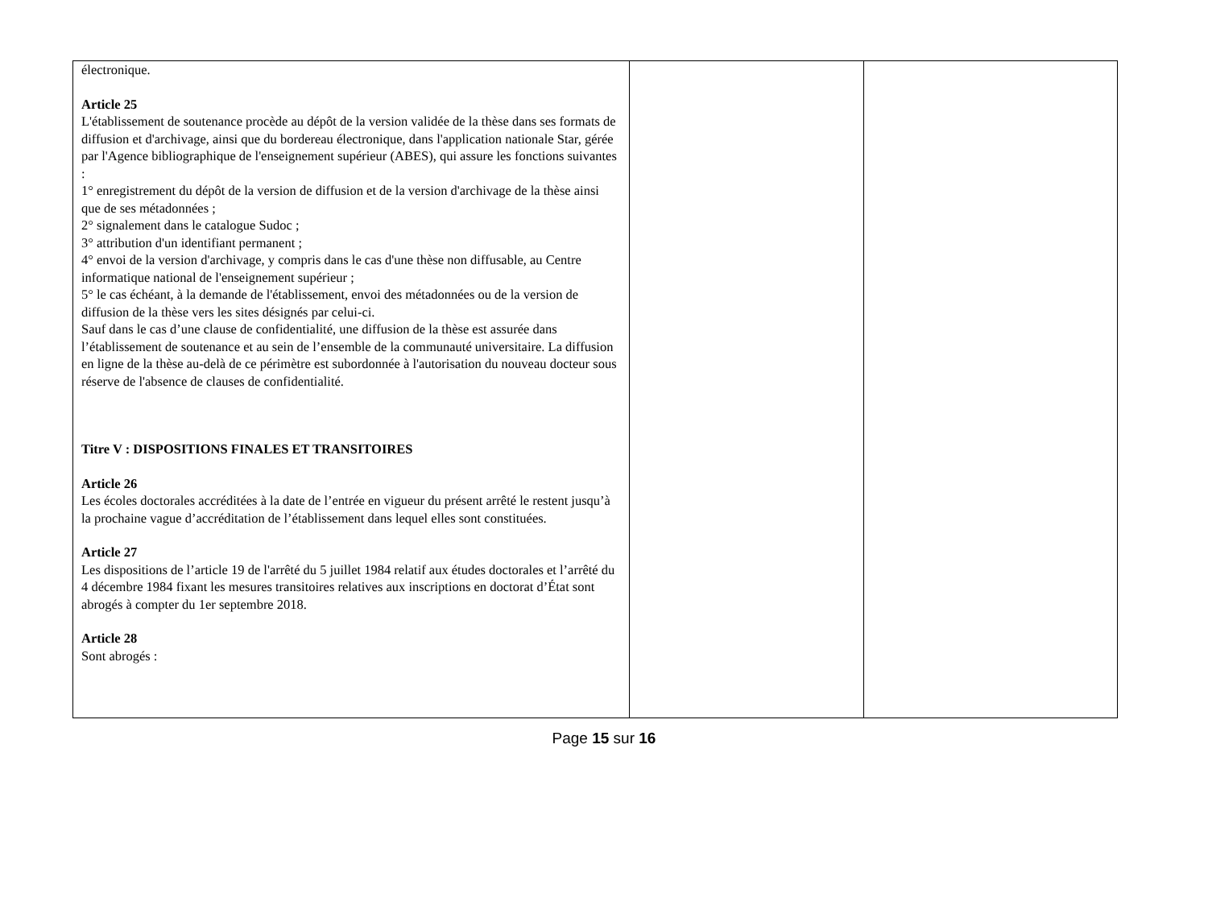| électronique. Article 25 L'établissement de soutenance procède au dépôt de la version validée de la thèse dans ses formats de diffusion et d'archivage, ainsi que du bordereau électronique, dans l'application nationale Star, gérée par l'Agence bibliographique de l'enseignement supérieur (ABES), qui assure les fonctions suivantes : 1° enregistrement du dépôt de la version de diffusion et de la version d'archivage de la thèse ainsi que de ses métadonnées ; 2° signalement dans le catalogue Sudoc ; 3° attribution d'un identifiant permanent ; 4° envoi de la version d'archivage, y compris dans le cas d'une thèse non diffusable, au Centre informatique national de l'enseignement supérieur ; 5° le cas échéant, à la demande de l'établissement, envoi des métadonnées ou de la version de diffusion de la thèse vers les sites désignés par celui-ci. Sauf dans le cas d’une clause de confidentialité, une diffusion de la thèse est assurée dans l’établissement de soutenance et au sein de l’ensemble de la communauté universitaire. La diffusion en ligne de la thèse au-delà de ce périmètre est subordonnée à l'autorisation du nouveau docteur sous réserve de l'absence de clauses de confidentialité. Titre V : DISPOSITIONS FINALES ET TRANSITOIRES Article 26 Les écoles doctorales accréditées à la date de l’entrée en vigueur du présent arrêté le restent jusqu’à la prochaine vague d’accréditation de l’établissement dans lequel elles sont constituées. Article 27 Les dispositions de l’article 19 de l'arrêté du 5 juillet 1984 relatif aux études doctorales et l’arrêté du 4 décembre 1984 fixant les mesures transitoires relatives aux inscriptions en doctorat d’État sont abrogés à compter du 1er septembre 2018. Article 28 Sont abrogés : | | |
Page 15 sur 16